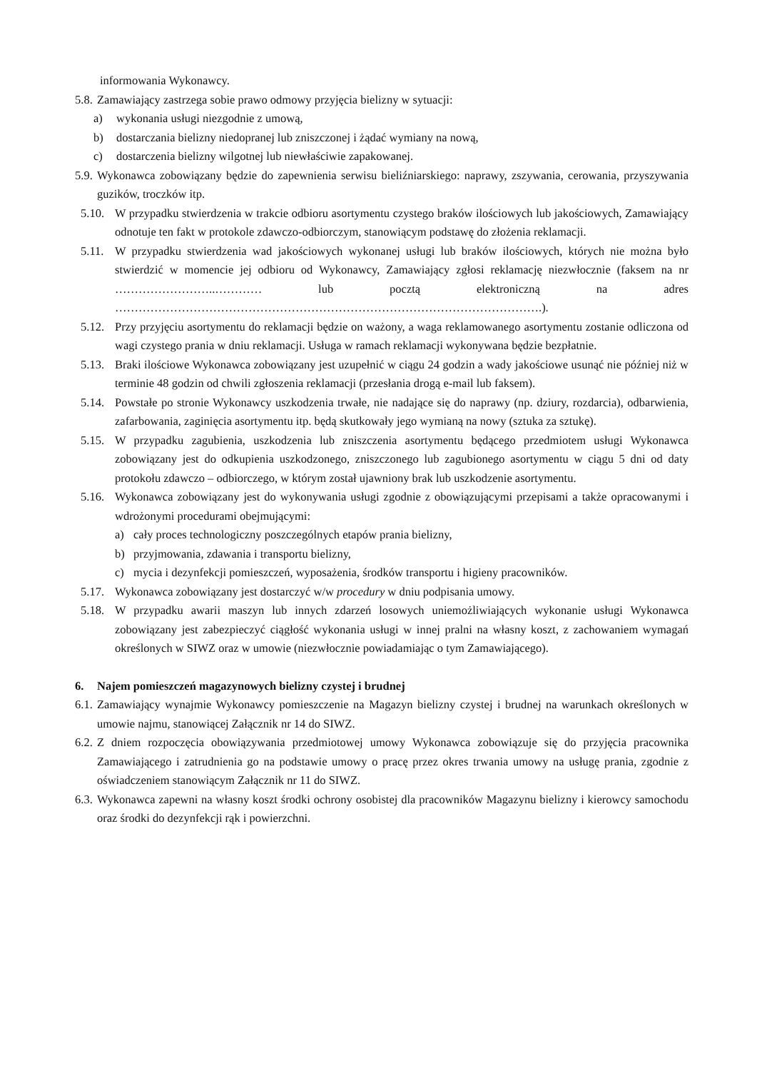informowania Wykonawcy.
5.8.
Zamawiający zastrzega sobie prawo odmowy przyjęcia bielizny w sytuacji:
a) wykonania usługi niezgodnie z umową,
b) dostarczania bielizny niedopranej lub zniszczonej i żądać wymiany na nową,
c) dostarczenia bielizny wilgotnej lub niewłaściwie zapakowanej.
5.9.
Wykonawca zobowiązany będzie do zapewnienia serwisu bieliźniarskiego: naprawy, zszywania, cerowania, przyszywania guzików, troczków itp.
5.10. W przypadku stwierdzenia w trakcie odbioru asortymentu czystego braków ilościowych lub jakościowych, Zamawiający odnotuje ten fakt w protokole zdawczo-odbiorczym, stanowiącym podstawę do złożenia reklamacji.
5.11. W przypadku stwierdzenia wad jakościowych wykonanej usługi lub braków ilościowych, których nie można było stwierdzić w momencie jej odbioru od Wykonawcy, Zamawiający zgłosi reklamację niezwłocznie (faksem na nr ……………………..………… lub pocztą elektroniczną na adres ……………………………………………………………………………………………….).
5.12. Przy przyjęciu asortymentu do reklamacji będzie on ważony, a waga reklamowanego asortymentu zostanie odliczona od wagi czystego prania w dniu reklamacji. Usługa w ramach reklamacji wykonywana będzie bezpłatnie.
5.13. Braki ilościowe Wykonawca zobowiązany jest uzupełnić w ciągu 24 godzin a wady jakościowe usunąć nie później niż w terminie 48 godzin od chwili zgłoszenia reklamacji (przesłania drogą e-mail lub faksem).
5.14. Powstałe po stronie Wykonawcy uszkodzenia trwałe, nie nadające się do naprawy (np. dziury, rozdarcia), odbarwienia, zafarbowania, zaginięcia asortymentu itp. będą skutkowały jego wymianą na nowy (sztuka za sztukę).
5.15. W przypadku zagubienia, uszkodzenia lub zniszczenia asortymentu będącego przedmiotem usługi Wykonawca zobowiązany jest do odkupienia uszkodzonego, zniszczonego lub zagubionego asortymentu w ciągu 5 dni od daty protokołu zdawczo – odbiorczego, w którym został ujawniony brak lub uszkodzenie asortymentu.
5.16. Wykonawca zobowiązany jest do wykonywania usługi zgodnie z obowiązującymi przepisami a także opracowanymi i wdrożonymi procedurami obejmującymi:
a) cały proces technologiczny poszczególnych etapów prania bielizny,
b) przyjmowania, zdawania i transportu bielizny,
c) mycia i dezynfekcji pomieszczeń, wyposażenia, środków transportu i higieny pracowników.
5.17. Wykonawca zobowiązany jest dostarczyć w/w procedury w dniu podpisania umowy.
5.18. W przypadku awarii maszyn lub innych zdarzeń losowych uniemożliwiających wykonanie usługi Wykonawca zobowiązany jest zabezpieczyć ciągłość wykonania usługi w innej pralni na własny koszt, z zachowaniem wymagań określonych w SIWZ oraz w umowie (niezwłocznie powiadamiając o tym Zamawiającego).
6. Najem pomieszczeń magazynowych bielizny czystej i brudnej
6.1.
Zamawiający wynajmie Wykonawcy pomieszczenie na Magazyn bielizny czystej i brudnej na warunkach określonych w umowie najmu, stanowiącej Załącznik nr 14 do SIWZ.
6.2.
Z dniem rozpoczęcia obowiązywania przedmiotowej umowy Wykonawca zobowiązuje się do przyjęcia pracownika Zamawiającego i zatrudnienia go na podstawie umowy o pracę przez okres trwania umowy na usługę prania, zgodnie z oświadczeniem stanowiącym Załącznik nr 11 do SIWZ.
6.3.
Wykonawca zapewni na własny koszt środki ochrony osobistej dla pracowników Magazynu bielizny i kierowcy samochodu oraz środki do dezynfekcji rąk i powierzchni.